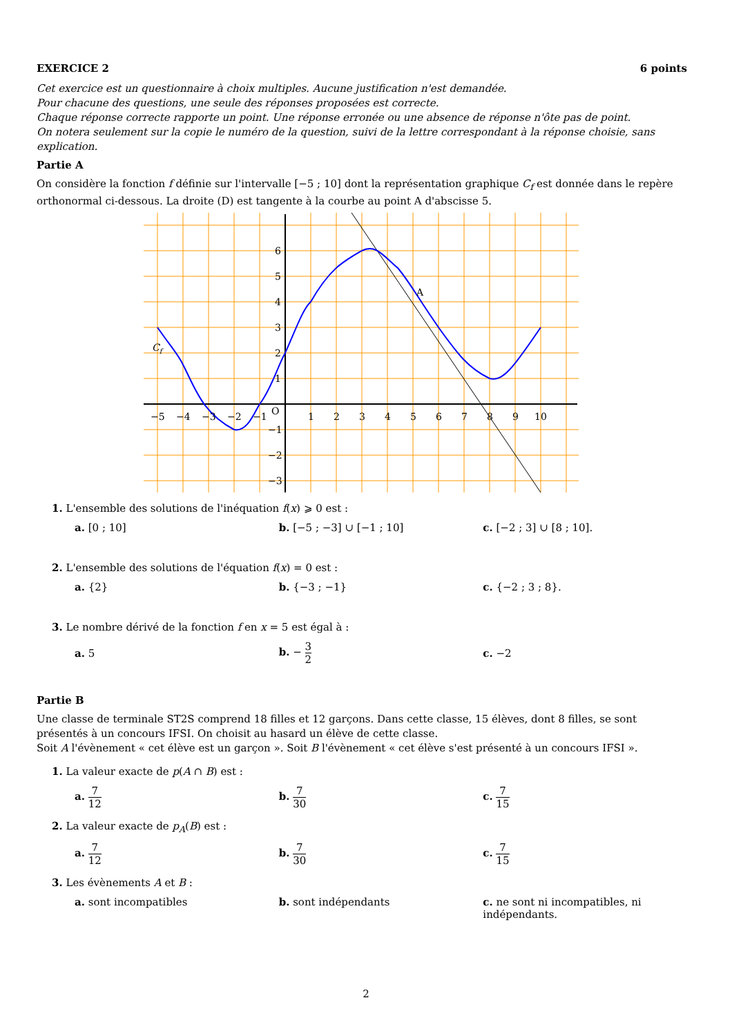EXERCICE 2 6 points
Cet exercice est un questionnaire à choix multiples. Aucune justification n'est demandée.
Pour chacune des questions, une seule des réponses proposées est correcte.
Chaque réponse correcte rapporte un point. Une réponse erronée ou une absence de réponse n'ôte pas de point.
On notera seulement sur la copie le numéro de la question, suivi de la lettre correspondant à la réponse choisie, sans explication.
Partie A
On considère la fonction f définie sur l'intervalle [−5 ; 10] dont la représentation graphique C<sub>f</sub> est donnée dans le repère orthonormal ci-dessous. La droite (D) est tangente à la courbe au point A d'abscisse 5.
−5
−4
−3
−2
−1
O
1
2
3
4
5
6
7
8
9
10
6
5
4
3
2
1
−1
−2
−3
A
Cf
1. L'ensemble des solutions de l'inéquation f(x) ⩾ 0 est :
a. [0 ; 10] b. [−5 ; −3] ∪ [−1 ; 10] c. [−2 ; 3] ∪ [8 ; 10].
2. L'ensemble des solutions de l'équation f(x) = 0 est :
a. {2} b. {−3 ; −1} c. {−2 ; 3 ; 8}.
3. Le nombre dérivé de la fonction f en x = 5 est égal à :
a. 5 b. − 3 2
c. −2
Partie B
Une classe de terminale ST2S comprend 18 filles et 12 garçons. Dans cette classe, 15 élèves, dont 8 filles, se sont présentés à un concours IFSI. On choisit au hasard un élève de cette classe.
Soit A l'évènement « cet élève est un garçon ». Soit B l'évènement « cet élève s'est présenté à un concours IFSI ».
1. La valeur exacte de p(A ∩ B) est :
a. 7 12
b. 7 30
c. 7 15
2. La valeur exacte de p<sub>A</sub>(B) est :
a. 7 12
b. 7 30
c. 7 15
3. Les évènements A et B :
a. sont incompatibles b. sont indépendants c. ne sont ni incompatibles, ni indépendants.
2